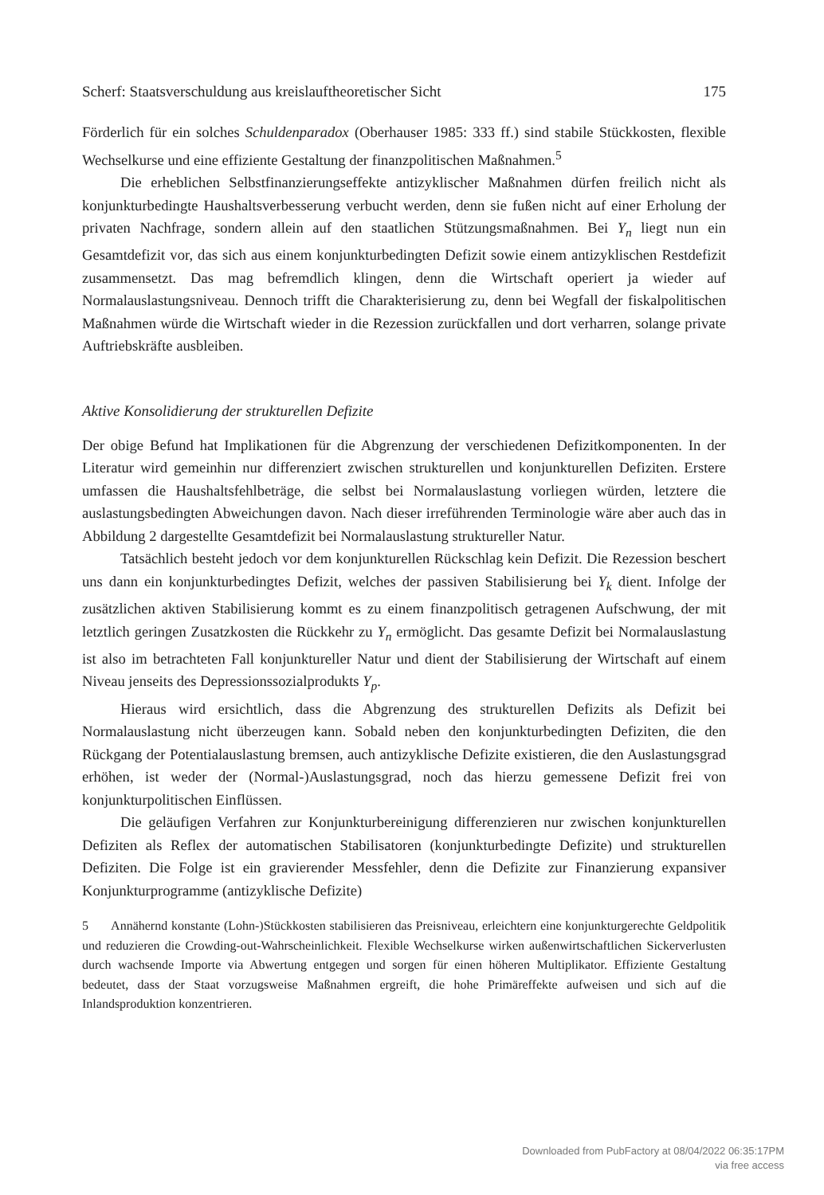Scherf: Staatsverschuldung aus kreislauftheoretischer Sicht 175
Förderlich für ein solches Schuldenparadox (Oberhauser 1985: 333 ff.) sind stabile Stückkosten, flexible Wechselkurse und eine effiziente Gestaltung der finanzpolitischen Maßnahmen.<sup>5</sup>
Die erheblichen Selbstfinanzierungseffekte antizyklischer Maßnahmen dürfen freilich nicht als konjunkturbedingte Haushaltsverbesserung verbucht werden, denn sie fußen nicht auf einer Erholung der privaten Nachfrage, sondern allein auf den staatlichen Stützungsmaßnahmen. Bei Y<sub>n</sub> liegt nun ein Gesamtdefizit vor, das sich aus einem konjunkturbedingten Defizit sowie einem antizyklischen Restdefizit zusammensetzt. Das mag befremdlich klingen, denn die Wirtschaft operiert ja wieder auf Normalauslastungsniveau. Dennoch trifft die Charakterisierung zu, denn bei Wegfall der fiskalpolitischen Maßnahmen würde die Wirtschaft wieder in die Rezession zurückfallen und dort verharren, solange private Auftriebskräfte ausbleiben.
Aktive Konsolidierung der strukturellen Defizite
Der obige Befund hat Implikationen für die Abgrenzung der verschiedenen Defizit­komponenten. In der Literatur wird gemeinhin nur differenziert zwischen strukturellen und konjunkturellen Defiziten. Erstere umfassen die Haushaltsfehlbeträge, die selbst bei Normalauslastung vorliegen würden, letztere die auslastungsbedingten Abweichungen davon. Nach dieser irreführenden Terminologie wäre aber auch das in Abbildung 2 dargestellte Gesamtdefizit bei Normalauslastung struktureller Natur.
Tatsächlich besteht jedoch vor dem konjunkturellen Rückschlag kein Defizit. Die Rezession beschert uns dann ein konjunkturbedingtes Defizit, welches der passiven Stabilisierung bei Y<sub>k</sub> dient. Infolge der zusätzlichen aktiven Stabilisierung kommt es zu einem finanzpolitisch getragenen Aufschwung, der mit letztlich geringen Zusatzkosten die Rückkehr zu Y<sub>n</sub> ermöglicht. Das gesamte Defizit bei Normalauslastung ist also im betrachteten Fall konjunktureller Natur und dient der Stabilisierung der Wirtschaft auf einem Niveau jenseits des Depressionssozialprodukts Y<sub>p</sub>.
Hieraus wird ersichtlich, dass die Abgrenzung des strukturellen Defizits als Defizit bei Normalauslastung nicht überzeugen kann. Sobald neben den konjunkturbedingten Defiziten, die den Rückgang der Potentialauslastung bremsen, auch antizyklische Defizite existieren, die den Auslastungsgrad erhöhen, ist weder der (Normal-)Auslastungsgrad, noch das hierzu gemessene Defizit frei von konjunkturpolitischen Einflüssen.
Die geläufigen Verfahren zur Konjunkturbereinigung differenzieren nur zwischen konjunkturellen Defiziten als Reflex der automatischen Stabilisatoren (konjunkturbedingte Defizite) und strukturellen Defiziten. Die Folge ist ein gravierender Messfehler, denn die Defizite zur Finanzierung expansiver Konjunkturprogramme (antizyklische Defizite)
5 Annähernd konstante (Lohn-)Stückkosten stabilisieren das Preisniveau, erleichtern eine konjunkturgerechte Geldpolitik und reduzieren die Crowding-out-Wahrscheinlichkeit. Flexible Wechselkurse wirken außenwirtschaftlichen Sickerverlusten durch wachsende Importe via Abwertung entgegen und sorgen für einen höheren Multiplikator. Effiziente Gestaltung bedeutet, dass der Staat vorzugsweise Maßnahmen ergreift, die hohe Primäreffekte aufweisen und sich auf die Inlandsproduktion konzentrieren.
Downloaded from PubFactory at 08/04/2022 06:35:17PM
via free access